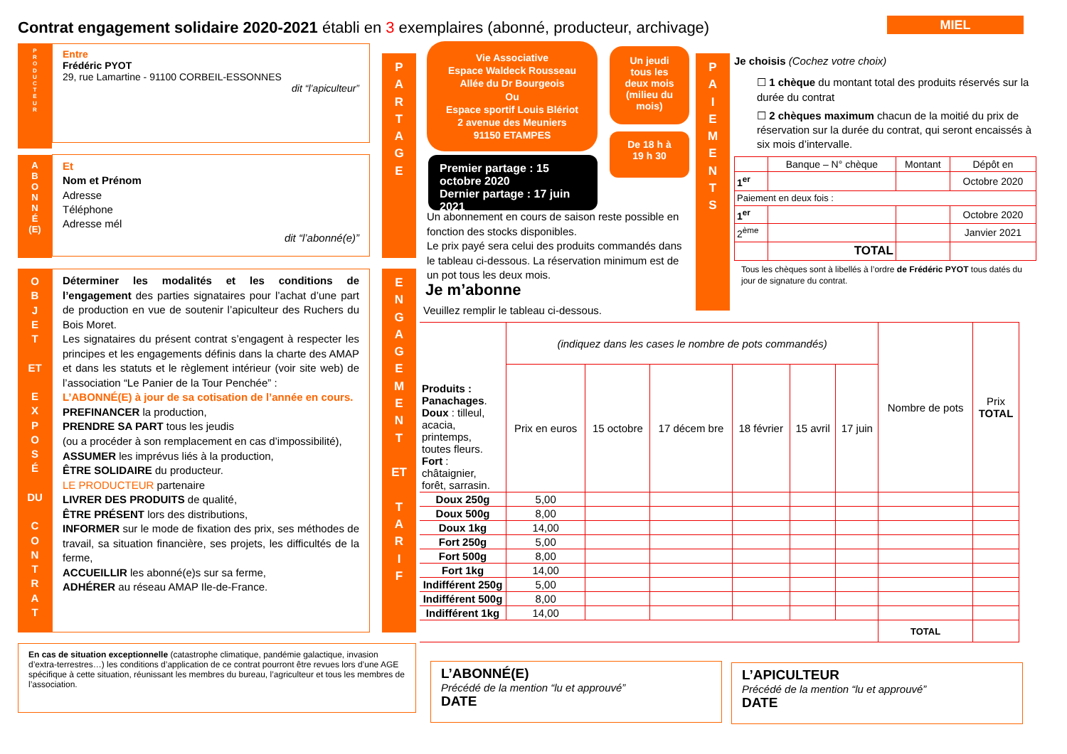Contrat engagement solidaire 2020-2021 établi en 3 exemplaires (abonné, producteur, archivage)
MIEL
P
R
O
D
U
C
T
E
U
R
Entre
Frédéric PYOT
29, rue Lamartine - 91100 CORBEIL-ESSONNES
dit “l’apiculteur”
A
B
O
N
N
É
(E)
Et
Nom et Prénom
Adresse
Téléphone
Adresse mél
dit “l’abonné(e)”
O
B
J
E
T
ET
E
X
P
O
S
É
DU
C
O
N
T
R
A
T
Déterminer les modalités et les conditions de l’engagement des parties signataires pour l’achat d’une part de production en vue de soutenir l’apiculteur des Ruchers du Bois Moret.
Les signataires du présent contrat s’engagent à respecter les principes et les engagements définis dans la charte des AMAP et dans les statuts et le règlement intérieur (voir site web) de l’association “Le Panier de la Tour Penchée” :
L’ABONNÉ(E) à jour de sa cotisation de l’année en cours.
PREFINANCER la production,
PRENDRE SA PART tous les jeudis
(ou a procéder à son remplacement en cas d’impossibilité),
ASSUMER les imprévus liés à la production,
ÊTRE SOLIDAIRE du producteur.
LE PRODUCTEUR partenaire
LIVRER DES PRODUITS de qualité,
ÊTRE PRÉSENT lors des distributions,
INFORMER sur le mode de fixation des prix, ses méthodes de travail, sa situation financière, ses projets, les difficultés de la ferme,
ACCUEILLIR les abonné(e)s sur sa ferme,
ADHÉRER au réseau AMAP Ile-de-France.
En cas de situation exceptionnelle (catastrophe climatique, pandémie galactique, invasion d’extra-terrestres…) les conditions d’application de ce contrat pourront être revues lors d’une AGE spécifique à cette situation, réunissant les membres du bureau, l’agriculteur et tous les membres de l’association.
P
A
R
T
A
G
E
E
N
G
A
G
E
M
E
N
T
ET
T
A
R
I
F
Vie Associative
Espace Waldeck Rousseau
Allée du Dr Bourgeois
Ou
Espace sportif Louis Blériot
2 avenue des Meuniers
91150 ETAMPES
Un jeudi
tous les
deux mois
(milieu du
mois)
De 18 h à
19 h 30
Premier partage : 15 octobre 2020
Dernier partage : 17 juin 2021
Un abonnement en cours de saison reste possible en fonction des stocks disponibles.
Le prix payé sera celui des produits commandés dans le tableau ci-dessous. La réservation minimum est de un pot tous les deux mois.
Je m’abonne
Veuillez remplir le tableau ci-dessous.
P
A
I
E
M
E
N
T
S
Je choisis (Cochez votre choix)
☐ 1 chèque du montant total des produits réservés sur la durée du contrat
☐ 2 chèques maximum chacun de la moitié du prix de réservation sur la durée du contrat, qui seront encaissés à six mois d’intervalle.
| | Banque – N° chèque | Montant | Dépôt en |
| 1<sup>er</sup> | | | Octobre 2020 |
| Paiement en deux fois : | | | |
| 1<sup>er</sup> | | | Octobre 2020 |
| 2<sup>ème</sup> | | | Janvier 2021 |
| | TOTAL | | |
Tous les chèques sont à libellés à l’ordre de Frédéric PYOT tous datés du jour de signature du contrat.
| Produits : Panachages . Doux : tilleul, acacia, printemps, toutes fleurs. Fort : châtaignier, forêt, sarrasin. | (indiquez dans les cases le nombre de pots commandés) | | | | | | Nombre de pots | Prix TOTAL |
| | Prix en euros | 15 octobre | 17 décem bre | 18 février | 15 avril | 17 juin | | |
| Doux 250g | 5,00 | | | | | | | |
| Doux 500g | 8,00 | | | | | | | |
| Doux 1kg | 14,00 | | | | | | | |
| Fort 250g | 5,00 | | | | | | | |
| Fort 500g | 8,00 | | | | | | | |
| Fort 1kg | 14,00 | | | | | | | |
| Indifférent 250g | 5,00 | | | | | | | |
| Indifférent 500g | 8,00 | | | | | | | |
| Indifférent 1kg | 14,00 | | | | | | | |
| | | | | | | | TOTAL | |
L’ABONNÉ(E)
Précédé de la mention “lu et approuvé”
DATE
L’APICULTEUR
Précédé de la mention “lu et approuvé”
DATE